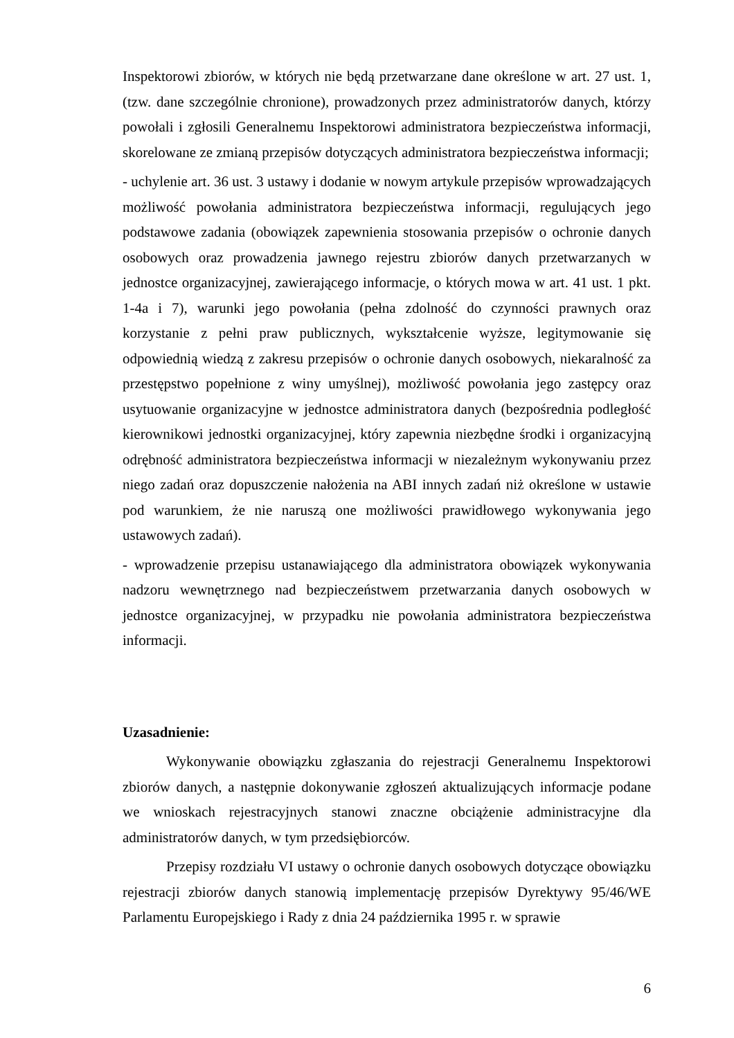Inspektorowi zbiorów, w których nie będą przetwarzane dane określone w art. 27 ust. 1, (tzw. dane szczególnie chronione), prowadzonych przez administratorów danych, którzy powołali i zgłosili Generalnemu Inspektorowi administratora bezpieczeństwa informacji, skorelowane ze zmianą przepisów dotyczących administratora bezpieczeństwa informacji;
- uchylenie art. 36 ust. 3 ustawy i dodanie w nowym artykule przepisów wprowadzających możliwość powołania administratora bezpieczeństwa informacji, regulujących jego podstawowe zadania (obowiązek zapewnienia stosowania przepisów o ochronie danych osobowych oraz prowadzenia jawnego rejestru zbiorów danych przetwarzanych w jednostce organizacyjnej, zawierającego informacje, o których mowa w art. 41 ust. 1 pkt. 1-4a i 7), warunki jego powołania (pełna zdolność do czynności prawnych oraz korzystanie z pełni praw publicznych, wykształcenie wyższe, legitymowanie się odpowiednią wiedzą z zakresu przepisów o ochronie danych osobowych, niekaralność za przestępstwo popełnione z winy umyślnej), możliwość powołania jego zastępcy oraz usytuowanie organizacyjne w jednostce administratora danych (bezpośrednia podległość kierownikowi jednostki organizacyjnej, który zapewnia niezbędne środki i organizacyjną odrębność administratora bezpieczeństwa informacji w niezależnym wykonywaniu przez niego zadań oraz dopuszczenie nałożenia na ABI innych zadań niż określone w ustawie pod warunkiem, że nie naruszą one możliwości prawidłowego wykonywania jego ustawowych zadań).
- wprowadzenie przepisu ustanawiającego dla administratora obowiązek wykonywania nadzoru wewnętrznego nad bezpieczeństwem przetwarzania danych osobowych w jednostce organizacyjnej, w przypadku nie powołania administratora bezpieczeństwa informacji.
Uzasadnienie:
Wykonywanie obowiązku zgłaszania do rejestracji Generalnemu Inspektorowi zbiorów danych, a następnie dokonywanie zgłoszeń aktualizujących informacje podane we wnioskach rejestracyjnych stanowi znaczne obciążenie administracyjne dla administratorów danych, w tym przedsiębiorców.
Przepisy rozdziału VI ustawy o ochronie danych osobowych dotyczące obowiązku rejestracji zbiorów danych stanowią implementację przepisów Dyrektywy 95/46/WE Parlamentu Europejskiego i Rady z dnia 24 października 1995 r. w sprawie
6